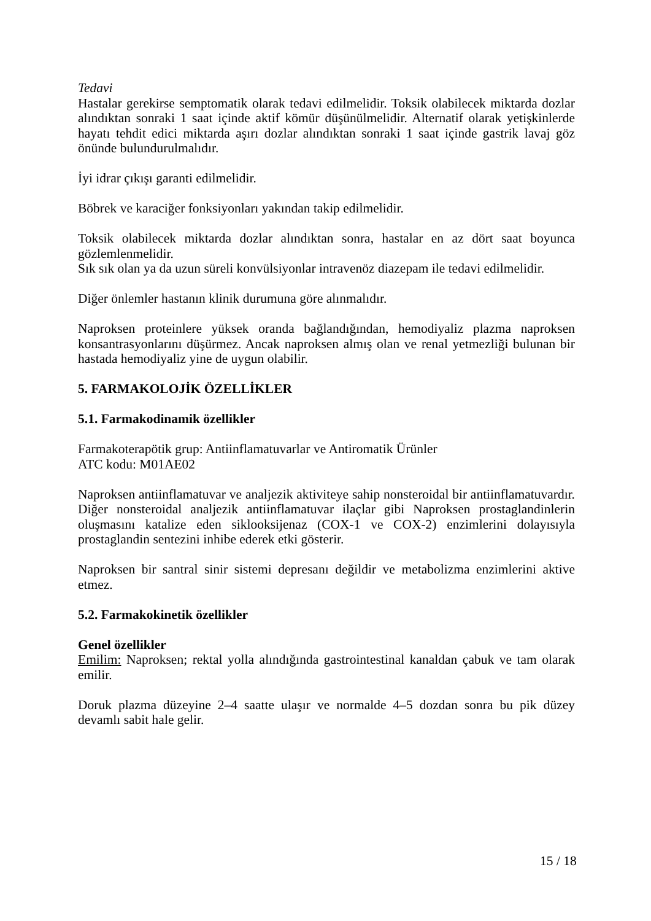Tedavi
Hastalar gerekirse semptomatik olarak tedavi edilmelidir. Toksik olabilecek miktarda dozlar alındıktan sonraki 1 saat içinde aktif kömür düşünülmelidir. Alternatif olarak yetişkinlerde hayatı tehdit edici miktarda aşırı dozlar alındıktan sonraki 1 saat içinde gastrik lavaj göz önünde bulundurulmalıdır.
İyi idrar çıkışı garanti edilmelidir.
Böbrek ve karaciğer fonksiyonları yakından takip edilmelidir.
Toksik olabilecek miktarda dozlar alındıktan sonra, hastalar en az dört saat boyunca gözlemlenmelidir.
Sık sık olan ya da uzun süreli konvülsiyonlar intravenöz diazepam ile tedavi edilmelidir.
Diğer önlemler hastanın klinik durumuna göre alınmalıdır.
Naproksen proteinlere yüksek oranda bağlandığından, hemodiyaliz plazma naproksen konsantrasyonlarını düşürmez. Ancak naproksen almış olan ve renal yetmezliği bulunan bir hastada hemodiyaliz yine de uygun olabilir.
5. FARMAKOLOJİK ÖZELLİKLER
5.1. Farmakodinamik özellikler
Farmakoterapötik grup: Antiinflamatuvarlar ve Antiromatik Ürünler
ATC kodu: M01AE02
Naproksen antiinflamatuvar ve analjezik aktiviteye sahip nonsteroidal bir antiinflamatuvardır. Diğer nonsteroidal analjezik antiinflamatuvar ilaçlar gibi Naproksen prostaglandinlerin oluşmasını katalize eden siklooksijenaz (COX-1 ve COX-2) enzimlerini dolayısıyla prostaglandin sentezini inhibe ederek etki gösterir.
Naproksen bir santral sinir sistemi depresanı değildir ve metabolizma enzimlerini aktive etmez.
5.2. Farmakokinetik özellikler
Genel özellikler
Emilim: Naproksen; rektal yolla alındığında gastrointestinal kanaldan çabuk ve tam olarak emilir.
Doruk plazma düzeyine 2–4 saatte ulaşır ve normalde 4–5 dozdan sonra bu pik düzey devamlı sabit hale gelir.
15 / 18